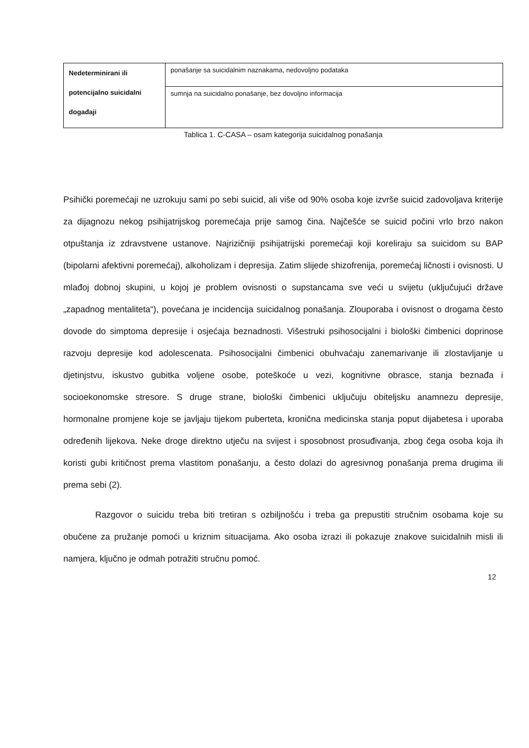| Nedeterminirani ili potencijalno suicidalni događaji | ponašanje sa suicidalnim naznakama, nedovoljno podataka |
| | sumnja na suicidalno ponašanje, bez dovoljno informacija |
Tablica 1. C-CASA – osam kategorija suicidalnog ponašanja
Psihički poremećaji ne uzrokuju sami po sebi suicid, ali više od 90% osoba koje izvrše suicid zadovoljava kriterije za dijagnozu nekog psihijatrijskog poremećaja prije samog čina. Najčešće se suicid počini vrlo brzo nakon otpuštanja iz zdravstvene ustanove. Najrizičniji psihijatrijski poremećaji koji koreliraju sa suicidom su BAP (bipolarni afektivni poremećaj), alkoholizam i depresija. Zatim slijede shizofrenija, poremećaj ličnosti i ovisnosti. U mlađoj dobnoj skupini, u kojoj je problem ovisnosti o supstancama sve veći u svijetu (uključujući države „zapadnog mentaliteta“), povećana je incidencija suicidalnog ponašanja. Zlouporaba i ovisnost o drogama često dovode do simptoma depresije i osjećaja beznadnosti. Višestruki psihosocijalni i biološki čimbenici doprinose razvoju depresije kod adolescenata. Psihosocijalni čimbenici obuhvaćaju zanemarivanje ili zlostavljanje u djetinjstvu, iskustvo gubitka voljene osobe, poteškoće u vezi, kognitivne obrasce, stanja beznađa i socioekonomske stresore. S druge strane, biološki čimbenici uključuju obiteljsku anamnezu depresije, hormonalne promjene koje se javljaju tijekom puberteta, kronična medicinska stanja poput dijabetesa i uporaba određenih lijekova. Neke droge direktno utječu na svijest i sposobnost prosuđivanja, zbog čega osoba koja ih koristi gubi kritičnost prema vlastitom ponašanju, a često dolazi do agresivnog ponašanja prema drugima ili prema sebi (2).
Razgovor o suicidu treba biti tretiran s ozbiljnošću i treba ga prepustiti stručnim osobama koje su obučene za pružanje pomoći u kriznim situacijama. Ako osoba izrazi ili pokazuje znakove suicidalnih misli ili namjera, ključno je odmah potražiti stručnu pomoć.
12